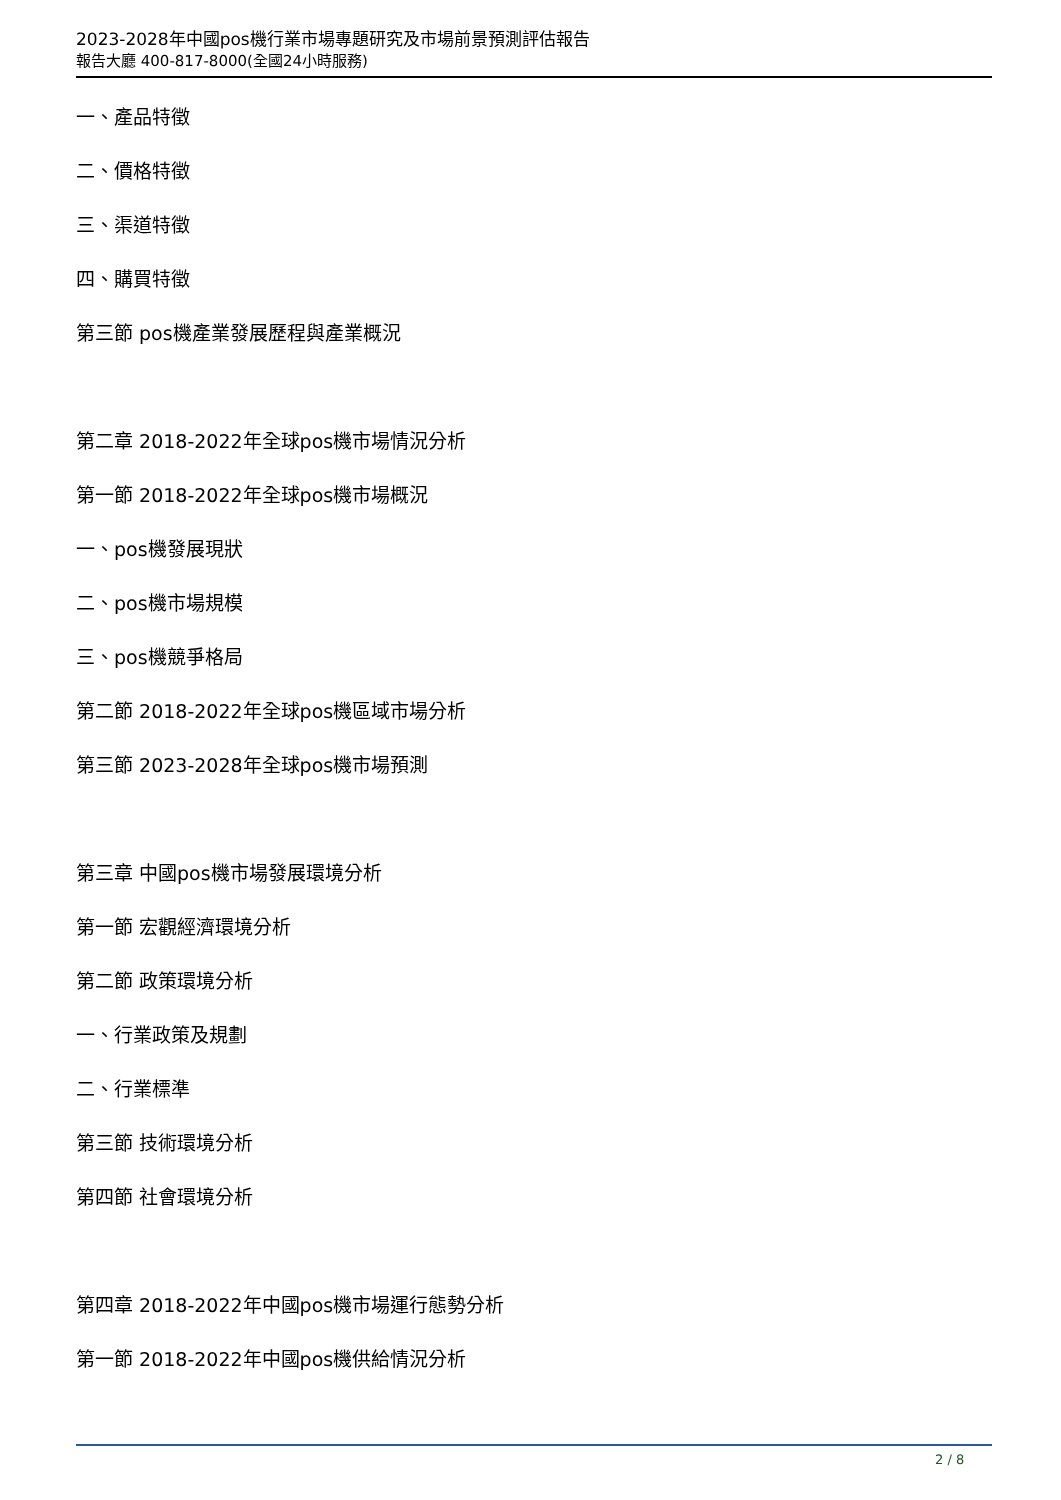2023-2028年中國pos機行業市場專題研究及市場前景預測評估報告
報告大廳 400-817-8000(全國24小時服務)
一、產品特徵
二、價格特徵
三、渠道特徵
四、購買特徵
第三節 pos機產業發展歷程與產業概況
第二章 2018-2022年全球pos機市場情況分析
第一節 2018-2022年全球pos機市場概況
一、pos機發展現狀
二、pos機市場規模
三、pos機競爭格局
第二節 2018-2022年全球pos機區域市場分析
第三節 2023-2028年全球pos機市場預測
第三章 中國pos機市場發展環境分析
第一節 宏觀經濟環境分析
第二節 政策環境分析
一、行業政策及規劃
二、行業標準
第三節 技術環境分析
第四節 社會環境分析
第四章 2018-2022年中國pos機市場運行態勢分析
第一節 2018-2022年中國pos機供給情況分析
2 / 8